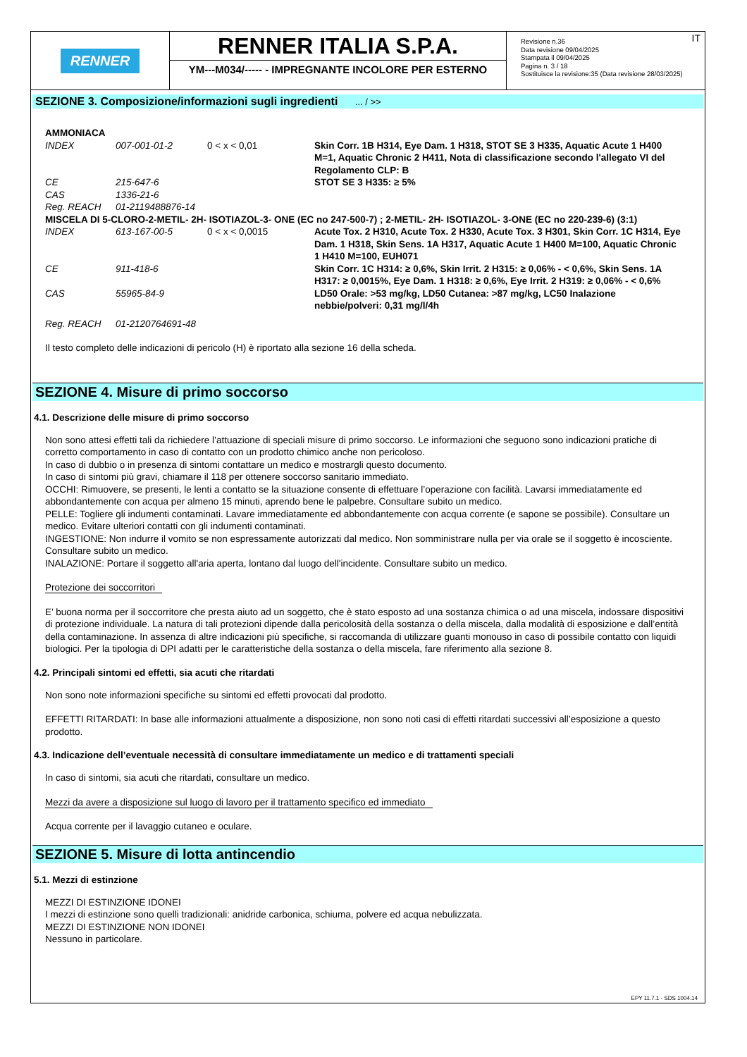RENNER
RENNER ITALIA S.P.A.
YM---M034/----- - IMPREGNANTE INCOLORE PER ESTERNO
IT Revisione n.36
Data revisione 09/04/2025
Stampata il 09/04/2025
Pagina n. 3 / 18
Sostituisce la revisione:35 (Data revisione 28/03/2025)
SEZIONE 3. Composizione/informazioni sugli ingredienti ... / >>
| AMMONIACA | | | |
| INDEX | 007-001-01-2 | 0 < x < 0,01 | Skin Corr. 1B H314, Eye Dam. 1 H318, STOT SE 3 H335, Aquatic Acute 1 H400 M=1, Aquatic Chronic 2 H411, Nota di classificazione secondo l'allegato VI del Regolamento CLP: B |
| CE | 215-647-6 | | STOT SE 3 H335: ≥ 5% |
| CAS | 1336-21-6 | | |
| Reg. REACH | 01-2119488876-14 | | |
| MISCELA DI 5-CLORO-2-METIL- 2H- ISOTIAZOL-3- ONE (EC no 247-500-7) ; 2-METIL- 2H- ISOTIAZOL- 3-ONE (EC no 220-239-6) (3:1) | | | |
| INDEX | 613-167-00-5 | 0 < x < 0,0015 | Acute Tox. 2 H310, Acute Tox. 2 H330, Acute Tox. 3 H301, Skin Corr. 1C H314, Eye Dam. 1 H318, Skin Sens. 1A H317, Aquatic Acute 1 H400 M=100, Aquatic Chronic 1 H410 M=100, EUH071 |
| CE | 911-418-6 | | Skin Corr. 1C H314: ≥ 0,6%, Skin Irrit. 2 H315: ≥ 0,06% - < 0,6%, Skin Sens. 1A H317: ≥ 0,0015%, Eye Dam. 1 H318: ≥ 0,6%, Eye Irrit. 2 H319: ≥ 0,06% - < 0,6% |
| CAS | 55965-84-9 | | LD50 Orale: >53 mg/kg, LD50 Cutanea: >87 mg/kg, LC50 Inalazione nebbie/polveri: 0,31 mg/l/4h |
| Reg. REACH | 01-2120764691-48 | | |
Il testo completo delle indicazioni di pericolo (H) è riportato alla sezione 16 della scheda.
SEZIONE 4. Misure di primo soccorso
4.1. Descrizione delle misure di primo soccorso
Non sono attesi effetti tali da richiedere l’attuazione di speciali misure di primo soccorso. Le informazioni che seguono sono indicazioni pratiche di corretto comportamento in caso di contatto con un prodotto chimico anche non pericoloso.
In caso di dubbio o in presenza di sintomi contattare un medico e mostrargli questo documento.
In caso di sintomi più gravi, chiamare il 118 per ottenere soccorso sanitario immediato.
OCCHI: Rimuovere, se presenti, le lenti a contatto se la situazione consente di effettuare l’operazione con facilità. Lavarsi immediatamente ed abbondantemente con acqua per almeno 15 minuti, aprendo bene le palpebre. Consultare subito un medico.
PELLE: Togliere gli indumenti contaminati. Lavare immediatamente ed abbondantemente con acqua corrente (e sapone se possibile). Consultare un medico. Evitare ulteriori contatti con gli indumenti contaminati.
INGESTIONE: Non indurre il vomito se non espressamente autorizzati dal medico. Non somministrare nulla per via orale se il soggetto è incosciente. Consultare subito un medico.
INALAZIONE: Portare il soggetto all'aria aperta, lontano dal luogo dell'incidente. Consultare subito un medico.
Protezione dei soccorritori
E’ buona norma per il soccorritore che presta aiuto ad un soggetto, che è stato esposto ad una sostanza chimica o ad una miscela, indossare dispositivi di protezione individuale. La natura di tali protezioni dipende dalla pericolosità della sostanza o della miscela, dalla modalità di esposizione e dall’entità della contaminazione. In assenza di altre indicazioni più specifiche, si raccomanda di utilizzare guanti monouso in caso di possibile contatto con liquidi biologici. Per la tipologia di DPI adatti per le caratteristiche della sostanza o della miscela, fare riferimento alla sezione 8.
4.2. Principali sintomi ed effetti, sia acuti che ritardati
Non sono note informazioni specifiche su sintomi ed effetti provocati dal prodotto.
EFFETTI RITARDATI: In base alle informazioni attualmente a disposizione, non sono noti casi di effetti ritardati successivi all’esposizione a questo prodotto.
4.3. Indicazione dell’eventuale necessità di consultare immediatamente un medico e di trattamenti speciali
In caso di sintomi, sia acuti che ritardati, consultare un medico.
Mezzi da avere a disposizione sul luogo di lavoro per il trattamento specifico ed immediato
Acqua corrente per il lavaggio cutaneo e oculare.
SEZIONE 5. Misure di lotta antincendio
5.1. Mezzi di estinzione
MEZZI DI ESTINZIONE IDONEI
I mezzi di estinzione sono quelli tradizionali: anidride carbonica, schiuma, polvere ed acqua nebulizzata.
MEZZI DI ESTINZIONE NON IDONEI
Nessuno in particolare.
EPY 11.7.1 - SDS 1004.14